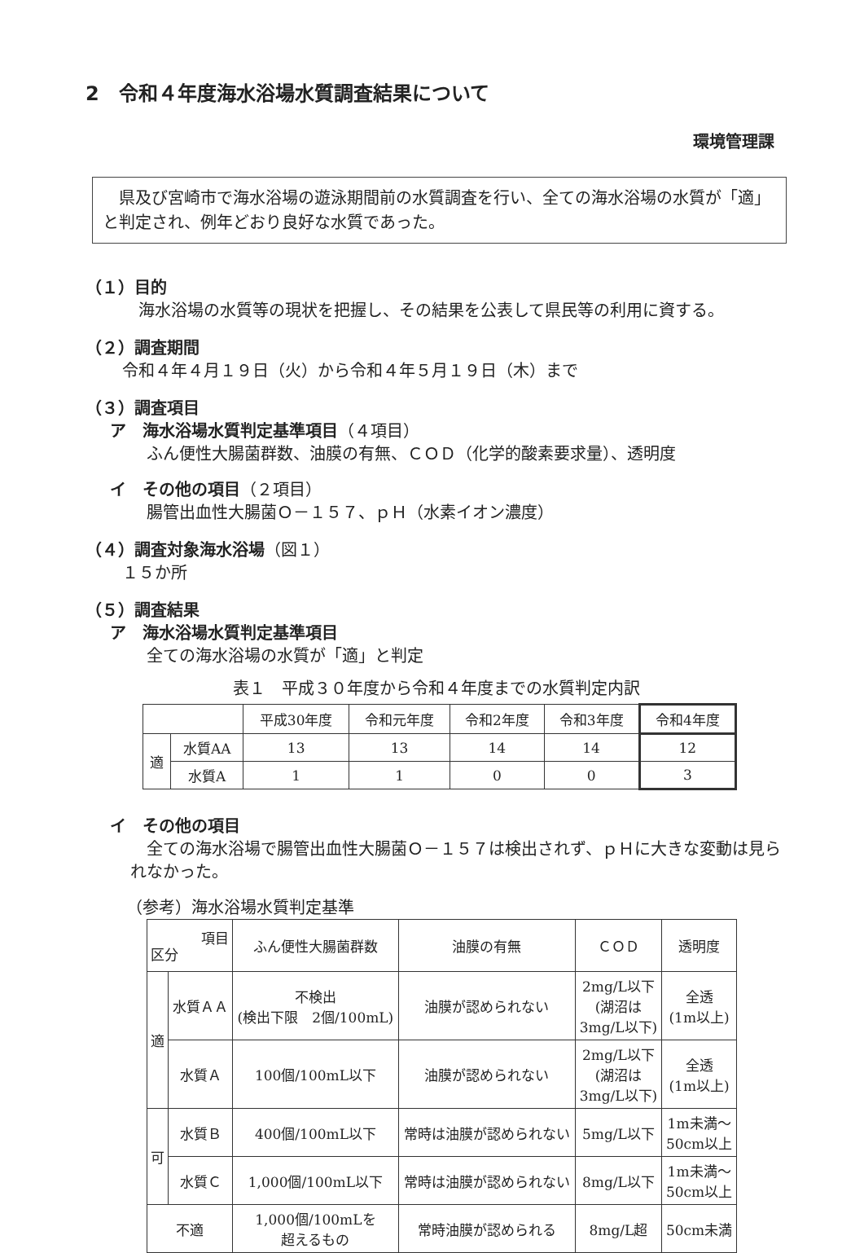2　令和４年度海水浴場水質調査結果について
環境管理課
　県及び宮崎市で海水浴場の遊泳期間前の水質調査を行い、全ての海水浴場の水質が「適」と判定され、例年どおり良好な水質であった。
（１）目的
　海水浴場の水質等の現状を把握し、その結果を公表して県民等の利用に資する。
（２）調査期間
令和４年４月１９日（火）から令和４年５月１９日（木）まで
（３）調査項目
ア　海水浴場水質判定基準項目（４項目）
ふん便性大腸菌群数、油膜の有無、ＣＯＤ（化学的酸素要求量）、透明度
イ　その他の項目（２項目）
腸管出血性大腸菌Ｏ－１５７、ｐＨ（水素イオン濃度）
（４）調査対象海水浴場（図１）
１５か所
（５）調査結果
ア　海水浴場水質判定基準項目
全ての海水浴場の水質が「適」と判定
表１　平成３０年度から令和４年度までの水質判定内訳
| | | 平成30年度 | 令和元年度 | 令和2年度 | 令和3年度 | 令和4年度 |
| --- | --- | --- | --- | --- | --- | --- |
| 適 | 水質AA | 13 | 13 | 14 | 14 | 12 |
| | 水質A | 1 | 1 | 0 | 0 | 3 |
イ　その他の項目
　全ての海水浴場で腸管出血性大腸菌Ｏ－１５７は検出されず、ｐＨに大きな変動は見られなかった。
（参考）海水浴場水質判定基準
| 項目 区分 | | ふん便性大腸菌群数 | 油膜の有無 | ＣＯＤ | 透明度 |
| --- | --- | --- | --- | --- | --- |
| 適 | 水質ＡＡ | 不検出 (検出下限 2個/100mL) | 油膜が認められない | 2mg/L以下 (湖沼は 3mg/L以下) | 全透 (1m以上) |
| | 水質Ａ | 100個/100mL以下 | 油膜が認められない | 2mg/L以下 (湖沼は 3mg/L以下) | 全透 (1m以上) |
| 可 | 水質Ｂ | 400個/100mL以下 | 常時は油膜が認められない | 5mg/L以下 | 1m未満～ 50cm以上 |
| | 水質Ｃ | 1,000個/100mL以下 | 常時は油膜が認められない | 8mg/L以下 | 1m未満～ 50cm以上 |
| 不適 | | 1,000個/100mLを 超えるもの | 常時油膜が認められる | 8mg/L超 | 50cm未満 |